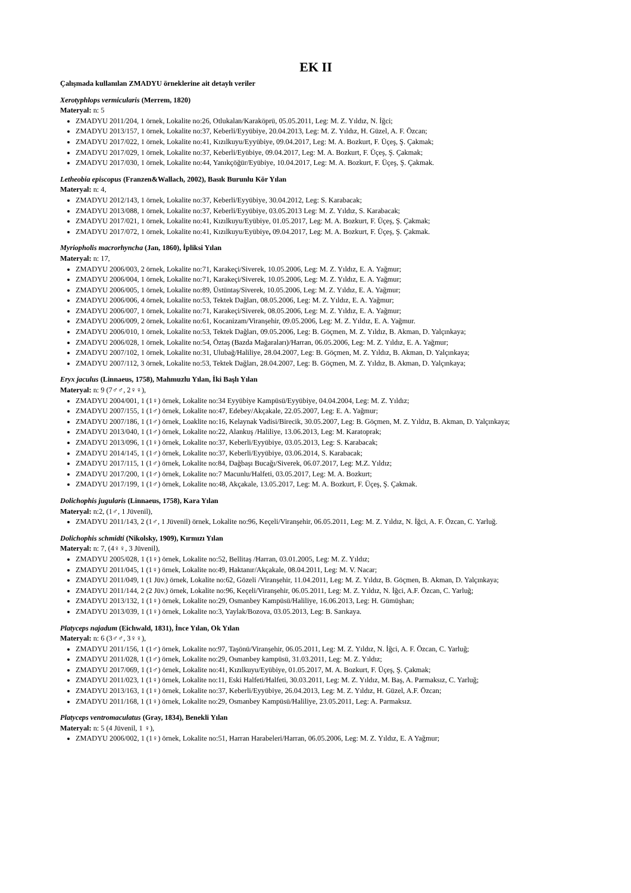EK II
Çalışmada kullanılan ZMADYU örneklerine ait detaylı veriler
Xerotyphlops vermicularis (Merrem, 1820)
Materyal: n: 5
ZMADYU 2011/204, 1 örnek, Lokalite no:26, Otlukalan/Karaköprü, 05.05.2011, Leg: M. Z. Yıldız, N. İğci;
ZMADYU 2013/157, 1 örnek, Lokalite no:37, Keberli/Eyyübiye, 20.04.2013, Leg: M. Z. Yıldız, H. Güzel, A. F. Özcan;
ZMADYU 2017/022, 1 örnek, Lokalite no:41, Kızılkuyu/Eyyübiye, 09.04.2017, Leg: M. A. Bozkurt, F. Üçeş, Ş. Çakmak;
ZMADYU 2017/029, 1 örnek, Lokalite no:37, Keberli/Eyübiye, 09.04.2017, Leg: M. A. Bozkurt, F. Üçeş, Ş. Çakmak;
ZMADYU 2017/030, 1 örnek, Lokalite no:44, Yanıkçöğür/Eyübiye, 10.04.2017, Leg: M. A. Bozkurt, F. Üçeş, Ş. Çakmak.
Letheobia episcopus (Franzen&Wallach, 2002), Basık Burunlu Kör Yılan
Materyal: n: 4,
ZMADYU 2012/143, 1 örnek, Lokalite no:37, Keberli/Eyyübiye, 30.04.2012, Leg: S. Karabacak;
ZMADYU 2013/088, 1 örnek, Lokalite no:37, Keberli/Eyyübiye, 03.05.2013 Leg: M. Z. Yıldız, S. Karabacak;
ZMADYU 2017/021, 1 örnek, Lokalite no:41, Kızılkuyu/Eyübiye, 01.05.2017, Leg: M. A. Bozkurt, F. Üçeş, Ş. Çakmak;
ZMADYU 2017/072, 1 örnek, Lokalite no:41, Kızılkuyu/Eyübiye, 09.04.2017, Leg: M. A. Bozkurt, F. Üçeş, Ş. Çakmak.
Myriopholis macrorhyncha (Jan, 1860), İpliksi Yılan
Materyal: n: 17,
ZMADYU 2006/003, 2 örnek, Lokalite no:71, Karakeçi/Siverek, 10.05.2006, Leg: M. Z. Yıldız, E. A. Yağmur;
ZMADYU 2006/004, 1 örnek, Lokalite no:71, Karakeçi/Siverek, 10.05.2006, Leg: M. Z. Yıldız, E. A. Yağmur;
ZMADYU 2006/005, 1 örnek, Lokalite no:89, Üstüntaş/Siverek, 10.05.2006, Leg: M. Z. Yıldız, E. A. Yağmur;
ZMADYU 2006/006, 4 örnek, Lokalite no:53, Tektek Dağları, 08.05.2006, Leg: M. Z. Yıldız, E. A. Yağmur;
ZMADYU 2006/007, 1 örnek, Lokalite no:71, Karakeçi/Siverek, 08.05.2006, Leg: M. Z. Yıldız, E. A. Yağmur;
ZMADYU 2006/009, 2 örnek, Lokalite no:61, Kocanizam/Viranşehir, 09.05.2006, Leg: M. Z. Yıldız, E. A. Yağmur.
ZMADYU 2006/010, 1 örnek, Lokalite no:53, Tektek Dağları, 09.05.2006, Leg: B. Göçmen, M. Z. Yıldız, B. Akman, D. Yalçınkaya;
ZMADYU 2006/028, 1 örnek, Lokalite no:54, Öztaş (Bazda Mağaraları)/Harran, 06.05.2006, Leg: M. Z. Yıldız, E. A. Yağmur;
ZMADYU 2007/102, 1 örnek, Lokalite no:31, Ulubağ/Haliliye, 28.04.2007, Leg: B. Göçmen, M. Z. Yıldız, B. Akman, D. Yalçınkaya;
ZMADYU 2007/112, 3 örnek, Lokalite no:53, Tektek Dağları, 28.04.2007, Leg: B. Göçmen, M. Z. Yıldız, B. Akman, D. Yalçınkaya;
Eryx jaculus (Linnaeus, 1758), Mahmuzlu Yılan, İki Başlı Yılan
Materyal: n: 9 (7♂♂, 2♀♀),
ZMADYU 2004/001, 1 (1♀) örnek, Lokalite no:34 Eyyübiye Kampüsü/Eyyübiye, 04.04.2004, Leg: M. Z. Yıldız;
ZMADYU 2007/155, 1 (1♂) örnek, Lokalite no:47, Edebey/Akçakale, 22.05.2007, Leg: E. A. Yağmur;
ZMADYU 2007/186, 1 (1♂) örnek, Loaklite no:16, Kelaynak Vadisi/Birecik, 30.05.2007, Leg: B. Göçmen, M. Z. Yıldız, B. Akman, D. Yalçınkaya;
ZMADYU 2013/040, 1 (1♂) örnek, Lokalite no:22, Alankuş /Haliliye, 13.06.2013, Leg: M. Karatoprak;
ZMADYU 2013/096, 1 (1♀) örnek, Lokalite no:37, Keberli/Eyyübiye, 03.05.2013, Leg: S. Karabacak;
ZMADYU 2014/145, 1 (1♂) örnek, Lokalite no:37, Keberli/Eyyübiye, 03.06.2014, S. Karabacak;
ZMADYU 2017/115, 1 (1♂) örnek, Lokalite no:84, Dağbaşı Bucağı/Siverek, 06.07.2017, Leg: M.Z. Yıldız;
ZMADYU 2017/200, 1 (1♂) örnek, Lokalite no:7 Macunlu/Halfeti, 03.05.2017, Leg: M. A. Bozkurt;
ZMADYU 2017/199, 1 (1♂) örnek, Lokalite no:48, Akçakale, 13.05.2017, Leg: M. A. Bozkurt, F. Üçeş, Ş. Çakmak.
Dolichophis jugularis (Linnaeus, 1758), Kara Yılan
Materyal: n:2, (1♂, 1 Jüvenil),
ZMADYU 2011/143, 2 (1♂, 1 Jüvenil) örnek, Lokalite no:96, Keçeli/Viranşehir, 06.05.2011, Leg: M. Z. Yıldız, N. İğci, A. F. Özcan, C. Yarluğ.
Dolichophis schmidti (Nikolsky, 1909), Kırmızı Yılan
Materyal: n: 7, (4♀♀, 3 Jüvenil),
ZMADYU 2005/028, 1 (1♀) örnek, Lokalite no:52, Bellitaş /Harran, 03.01.2005, Leg: M. Z. Yıldız;
ZMADYU 2011/045, 1 (1♀) örnek, Lokalite no:49, Haktanır/Akçakale, 08.04.2011, Leg: M. V. Nacar;
ZMADYU 2011/049, 1 (1 Jüv.) örnek, Lokalite no:62, Gözeli /Viranşehir, 11.04.2011, Leg: M. Z. Yıldız, B. Göçmen, B. Akman, D. Yalçınkaya;
ZMADYU 2011/144, 2 (2 Jüv.) örnek, Lokalite no:96, Keçeli/Viranşehir, 06.05.2011, Leg: M. Z. Yıldız, N. İğci, A.F. Özcan, C. Yarluğ;
ZMADYU 2013/132, 1 (1♀) örnek, Lokalite no:29, Osmanbey Kampüsü/Haliliye, 16.06.2013, Leg: H. Gümüşhan;
ZMADYU 2013/039, 1 (1♀) örnek, Lokalite no:3, Yaylak/Bozova, 03.05.2013, Leg: B. Sarıkaya.
Platyceps najadum (Eichwald, 1831), İnce Yılan, Ok Yılan
Materyal: n: 6 (3♂♂, 3♀♀),
ZMADYU 2011/156, 1 (1♂) örnek, Lokalite no:97, Taşönü/Viranşehir, 06.05.2011, Leg: M. Z. Yıldız, N. İğci, A. F. Özcan, C. Yarluğ;
ZMADYU 2011/028, 1 (1♂) örnek, Lokalite no:29, Osmanbey kampüsü, 31.03.2011, Leg: M. Z. Yıldız;
ZMADYU 2017/069, 1 (1♂) örnek, Lokalite no:41, Kızılkuyu/Eyübiye, 01.05.2017, M. A. Bozkurt, F. Üçeş, Ş. Çakmak;
ZMADYU 2011/023, 1 (1♀) örnek, Lokalite no:11, Eski Halfeti/Halfeti, 30.03.2011, Leg: M. Z. Yıldız, M. Baş, A. Parmaksız, C. Yarluğ;
ZMADYU 2013/163, 1 (1♀) örnek, Lokalite no:37, Keberli/Eyyübiye, 26.04.2013, Leg: M. Z. Yıldız, H. Güzel, A.F. Özcan;
ZMADYU 2011/168, 1 (1♀) örnek, Lokalite no:29, Osmanbey Kampüsü/Haliliye, 23.05.2011, Leg: A. Parmaksız.
Platyceps ventromaculatus (Gray, 1834), Benekli Yılan
Materyal: n: 5 (4 Jüvenil, 1 ♀),
ZMADYU 2006/002, 1 (1♀) örnek, Lokalite no:51, Harran Harabeleri/Harran, 06.05.2006, Leg: M. Z. Yıldız, E. A Yağmur;